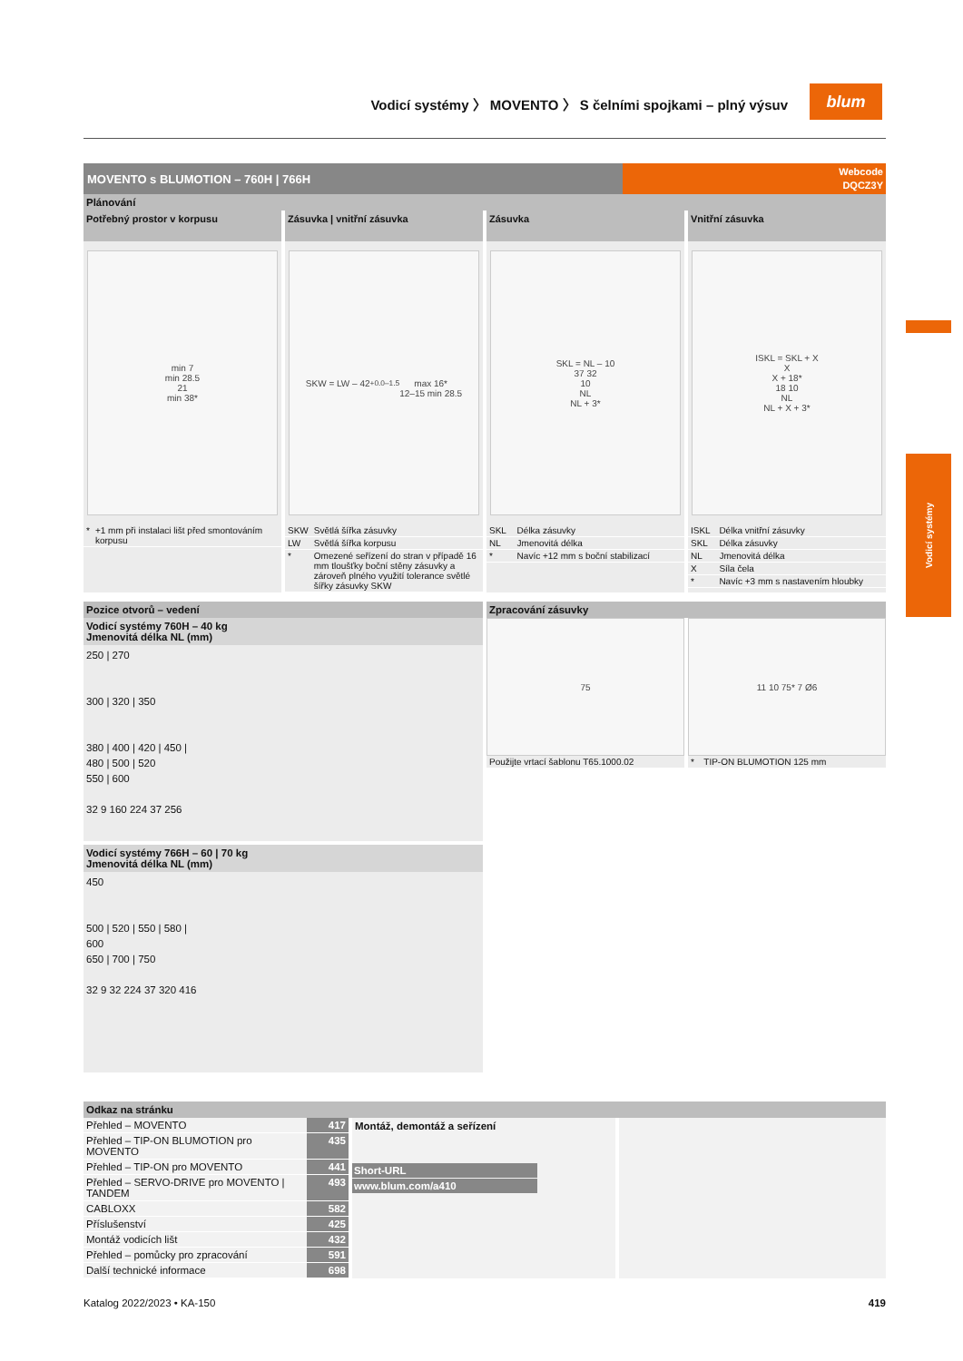Vodicí systémy 〉 MOVENTO 〉 S čelními spojkami – plný výsuv
blum
Vodicí systémy
MOVENTO s BLUMOTION – 760H | 766H
Webcode
DQCZ3Y
Plánování
Potřebný prostor v korpusu
min 7
min 28.5
21
min 38*
| * | +1 mm při instalaci lišt před smontováním korpusu |
Zásuvka | vnitřní zásuvka
SKW = LW – 42 <sup>+0.0</sup><sub>–1.5</sub>
max 16*
12–15 min 28.5
| SKW | Světlá šířka zásuvky |
| LW | Světlá šířka korpusu |
| * | Omezené seřízení do stran v případě 16 mm tloušťky boční stěny zásuvky a zároveň plného využití tolerance světlé šířky zásuvky SKW |
Zásuvka
SKL = NL – 10
37 32
10
NL
NL + 3*
| SKL | Délka zásuvky |
| NL | Jmenovitá délka |
| * | Navíc +12 mm s boční stabilizací |
Vnitřní zásuvka
ISKL = SKL + X
X
X + 18*
18 10
NL
NL + X + 3*
| ISKL | Délka vnitřní zásuvky |
| SKL | Délka zásuvky |
| NL | Jmenovitá délka |
| X | Síla čela |
| * | Navíc +3 mm s nastavením hloubky |
Pozice otvorů – vedení
Vodicí systémy 760H – 40 kg
Jmenovitá délka NL (mm)
250 | 270
300 | 320 | 350
380 | 400 | 420 | 450 |
480 | 500 | 520
550 | 600
32 9 160 224 37 256
Vodicí systémy 766H – 60 | 70 kg
Jmenovitá délka NL (mm)
450
500 | 520 | 550 | 580 |
600
650 | 700 | 750
32 9 32 224 37 320 416
Zpracování zásuvky
75
| Použijte vrtací šablonu T65.1000.02 |
11 10 75* 7 Ø6
| * | TIP-ON BLUMOTION 125 mm |
Odkaz na stránku
| Přehled – MOVENTO | 417 |
| Přehled – TIP-ON BLUMOTION pro MOVENTO | 435 |
| Přehled – TIP-ON pro MOVENTO | 441 |
| Přehled – SERVO-DRIVE pro MOVENTO / TANDEM | 493 |
| CABLOXX | 582 |
| Příslušenství | 425 |
| Montáž vodicích lišt | 432 |
| Přehled – pomůcky pro zpracování | 591 |
| Další technické informace | 698 |
Montáž, demontáž a seřízení
Short-URL
www.blum.com/a410
Katalog 2022/2023 • KA-150 419